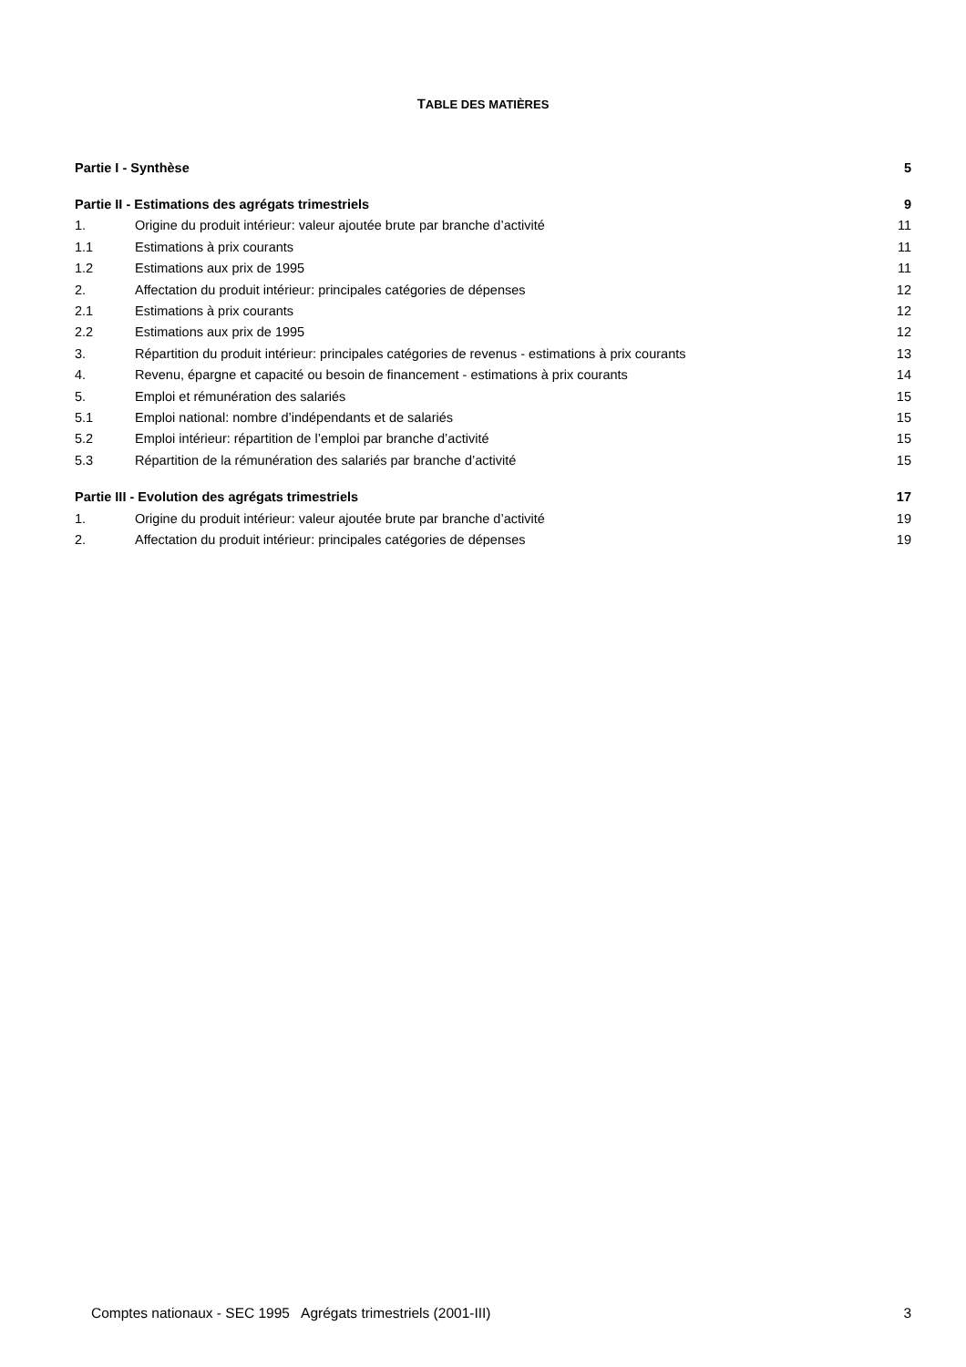TABLE DES MATIÈRES
| Partie I - Synthèse | | 5 |
| Partie II - Estimations des agrégats trimestriels | | 9 |
| 1. | Origine du produit intérieur: valeur ajoutée brute par branche d’activité | 11 |
| 1.1 | Estimations à prix courants | 11 |
| 1.2 | Estimations aux prix de 1995 | 11 |
| 2. | Affectation du produit intérieur: principales catégories de dépenses | 12 |
| 2.1 | Estimations à prix courants | 12 |
| 2.2 | Estimations aux prix de 1995 | 12 |
| 3. | Répartition du produit intérieur: principales catégories de revenus - estimations à prix courants | 13 |
| 4. | Revenu, épargne et capacité ou besoin de financement - estimations à prix courants | 14 |
| 5. | Emploi et rémunération des salariés | 15 |
| 5.1 | Emploi national: nombre d’indépendants et de salariés | 15 |
| 5.2 | Emploi intérieur: répartition de l’emploi par branche d’activité | 15 |
| 5.3 | Répartition de la rémunération des salariés par branche d’activité | 15 |
| Partie III - Evolution des agrégats trimestriels | | 17 |
| 1. | Origine du produit intérieur: valeur ajoutée brute par branche d’activité | 19 |
| 2. | Affectation du produit intérieur: principales catégories de dépenses | 19 |
Comptes nationaux - SEC 1995 Agrégats trimestriels (2001-III) 3